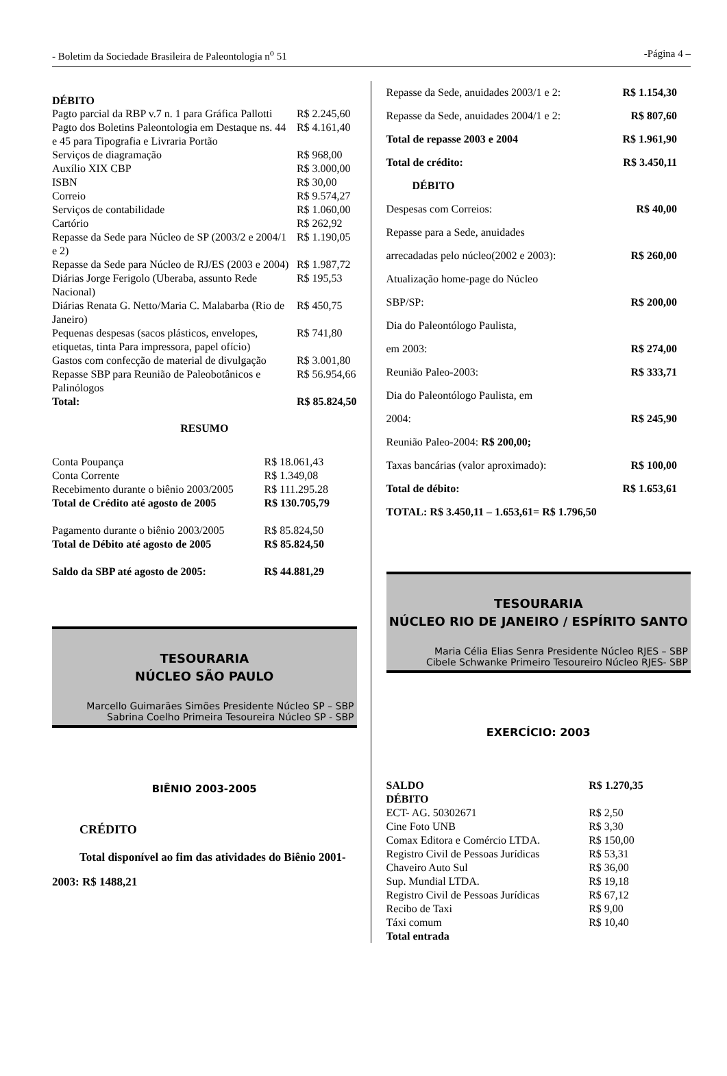- Boletim da Sociedade Brasileira de Paleontologia n<sup>o</sup> 51 -Página 4 –
DÉBITO
| Pagto parcial da RBP v.7 n. 1 para Gráfica Pallotti | R$ 2.245,60 |
| Pagto dos Boletins Paleontologia em Destaque ns. 44 e 45 para Tipografia e Livraria Portão | R$ 4.161,40 |
| Serviços de diagramação | R$ 968,00 |
| Auxílio XIX CBP | R$ 3.000,00 |
| ISBN | R$ 30,00 |
| Correio | R$ 9.574,27 |
| Serviços de contabilidade | R$ 1.060,00 |
| Cartório | R$ 262,92 |
| Repasse da Sede para Núcleo de SP (2003/2 e 2004/1 e 2) | R$ 1.190,05 |
| Repasse da Sede para Núcleo de RJ/ES (2003 e 2004) | R$ 1.987,72 |
| Diárias Jorge Ferigolo (Uberaba, assunto Rede Nacional) | R$ 195,53 |
| Diárias Renata G. Netto/Maria C. Malabarba (Rio de Janeiro) | R$ 450,75 |
| Pequenas despesas (sacos plásticos, envelopes, etiquetas, tinta Para impressora, papel ofício) | R$ 741,80 |
| Gastos com confecção de material de divulgação | R$ 3.001,80 |
| Repasse SBP para Reunião de Paleobotânicos e Palinólogos | R$ 56.954,66 |
| Total: | R$ 85.824,50 |
RESUMO
| Conta Poupança | R$ 18.061,43 |
| Conta Corrente | R$ 1.349,08 |
| Recebimento durante o biênio 2003/2005 | R$ 111.295.28 |
| Total de Crédito até agosto de 2005 | R$ 130.705,79 |
| Pagamento durante o biênio 2003/2005 | R$ 85.824,50 |
| Total de Débito até agosto de 2005 | R$ 85.824,50 |
| Saldo da SBP até agosto de 2005: | R$ 44.881,29 |
TESOURARIA
NÚCLEO SÃO PAULO
Marcello Guimarães Simões Presidente Núcleo SP – SBP
Sabrina Coelho Primeira Tesoureira Núcleo SP - SBP
BIÊNIO 2003-2005
CRÉDITO
Total disponível ao fim das atividades do Biênio 2001-2003: R$ 1488,21
Repasse da Sede, anuidades 2003/1 e 2: R$ 1.154,30
Repasse da Sede, anuidades 2004/1 e 2: R$ 807,60
Total de repasse 2003 e 2004 R$ 1.961,90
Total de crédito: R$ 3.450,11
DÉBITO
Despesas com Correios: R$ 40,00
Repasse para a Sede, anuidades
arrecadadas pelo núcleo(2002 e 2003): R$ 260,00
Atualização home-page do Núcleo
SBP/SP: R$ 200,00
Dia do Paleontólogo Paulista,
em 2003: R$ 274,00
Reunião Paleo-2003: R$ 333,71
Dia do Paleontólogo Paulista, em
2004: R$ 245,90
Reunião Paleo-2004: R$ 200,00;
Taxas bancárias (valor aproximado): R$ 100,00
Total de débito: R$ 1.653,61
TOTAL: R$ 3.450,11 – 1.653,61= R$ 1.796,50
TESOURARIA
NÚCLEO RIO DE JANEIRO / ESPÍRITO SANTO
Maria Célia Elias Senra Presidente Núcleo RJES – SBP
Cibele Schwanke Primeiro Tesoureiro Núcleo RJES- SBP
EXERCÍCIO: 2003
| SALDO | R$ 1.270,35 |
| DÉBITO | |
| ECT- AG. 50302671 | R$ 2,50 |
| Cine Foto UNB | R$ 3,30 |
| Comax Editora e Comércio LTDA. | R$ 150,00 |
| Registro Civil de Pessoas Jurídicas | R$ 53,31 |
| Chaveiro Auto Sul | R$ 36,00 |
| Sup. Mundial LTDA. | R$ 19,18 |
| Registro Civil de Pessoas Jurídicas | R$ 67,12 |
| Recibo de Taxi | R$ 9,00 |
| Táxi comum | R$ 10,40 |
| Total entrada | |